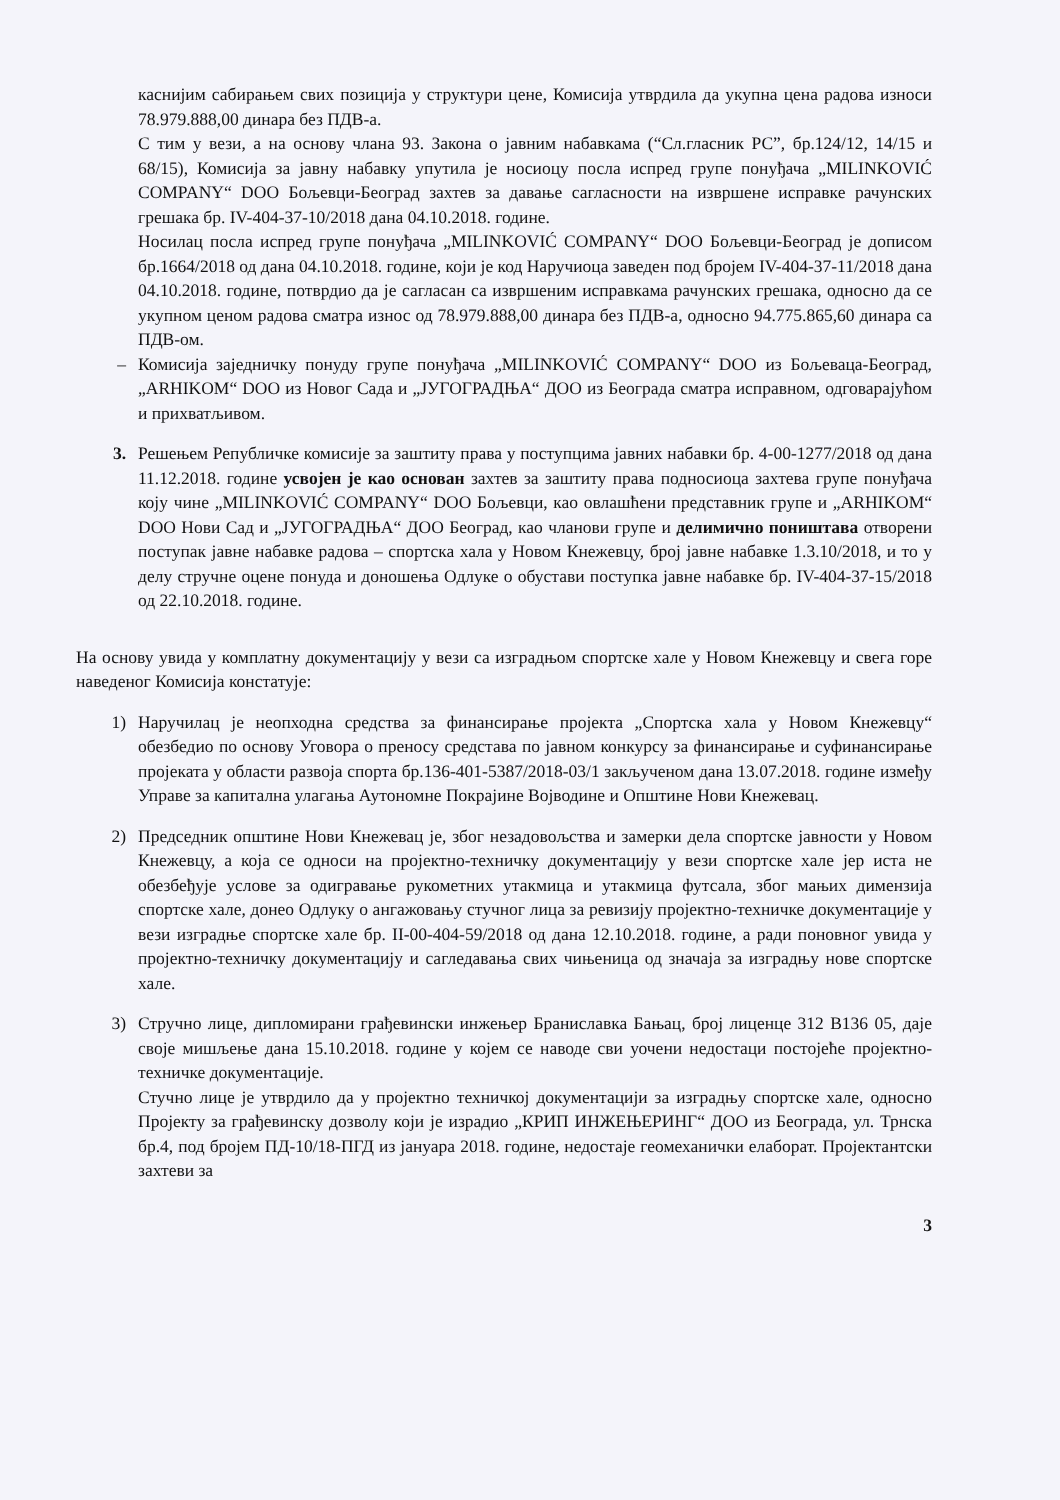каснијим сабирањем свих позиција у структури цене, Комисија утврдила да укупна цена радова износи 78.979.888,00 динара без ПДВ-а.
С тим у вези, а на основу члана 93. Закона о јавним набавкама (“Сл.гласник РС”, бр.124/12, 14/15 и 68/15), Комисија за јавну набавку упутила је носиоцу посла испред групе понуђача „MILINKOVIĆ COMPANY“ DOO Бољевци-Београд захтев за давање сагласности на извршене исправке рачунских грешака бр. IV-404-37-10/2018 дана 04.10.2018. године.
Носилац посла испред групе понуђача „MILINKOVIĆ COMPANY“ DOO Бољевци-Београд је дописом бр.1664/2018 од дана 04.10.2018. године, који је код Наручиоца заведен под бројем IV-404-37-11/2018 дана 04.10.2018. године, потврдио да је сагласан са извршеним исправкама рачунских грешака, односно да се укупном ценом радова сматра износ од 78.979.888,00 динара без ПДВ-а, односно 94.775.865,60 динара са ПДВ-ом.
– Комисија заједничку понуду групе понуђача „MILINKOVIĆ COMPANY“ DOO из Бољеваца-Београд, „ARHIKOM“ DOO из Новог Сада и „ЈУГОГРАДЊА“ ДОО из Београда сматра исправном, одговарајућом и прихватљивом.
3. Решењем Републичке комисије за заштиту права у поступцима јавних набавки бр. 4-00-1277/2018 од дана 11.12.2018. године усвојен је као основан захтев за заштиту права подносиоца захтева групе понуђача коју чине „MILINKOVIĆ COMPANY“ DOO Бољевци, као овлашћени представник групе и „ARHIKOM“ DOO Нови Сад и „ЈУГОГРАДЊА“ ДОО Београд, као чланови групе и делимично поништава отворени поступак јавне набавке радова – спортска хала у Новом Кнежевцу, број јавне набавке 1.3.10/2018, и то у делу стручне оцене понуда и доношења Одлуке о обустави поступка јавне набавке бр. IV-404-37-15/2018 од 22.10.2018. године.
На основу увида у комплатну документацију у вези са изградњом спортске хале у Новом Кнежевцу и свега горе наведеног Комисија констатује:
1) Наручилац је неопходна средства за финансирање пројекта „Спортска хала у Новом Кнежевцу“ обезбедио по основу Уговора о преносу средстава по јавном конкурсу за финансирање и суфинансирање пројеката у области развоја спорта бр.136-401-5387/2018-03/1 закљученом дана 13.07.2018. године између Управе за капитална улагања Аутономне Покрајине Војводине и Општине Нови Кнежевац.
2) Председник општине Нови Кнежевац је, због незадовољства и замерки дела спортске јавности у Новом Кнежевцу, а која се односи на пројектно-техничку документацију у вези спортске хале јер иста не обезбеђује услове за одигравање рукометних утакмица и утакмица футсала, због мањих димензија спортске хале, донео Одлуку о ангажовању стучног лица за ревизију пројектно-техничке документације у вези изградње спортске хале бр. II-00-404-59/2018 од дана 12.10.2018. године, а ради поновног увида у пројектно-техничку документацију и сагледавања свих чињеница од значаја за изградњу нове спортске хале.
3) Стручно лице, дипломирани грађевински инжењер Браниславка Бањац, број лиценце 312 В136 05, даје своје мишљење дана 15.10.2018. године у којем се наводе сви уочени недостаци постојеће пројектно-техничке документације.
Стучно лице је утврдило да у пројектно техничкој документацији за изградњу спортске хале, односно Пројекту за грађевинску дозволу који је израдио „КРИП ИНЖЕЊЕРИНГ“ ДОО из Београда, ул. Трнска бр.4, под бројем ПД-10/18-ПГД из јануара 2018. године, недостаје геомеханички елаборат. Пројектантски захтеви за
3